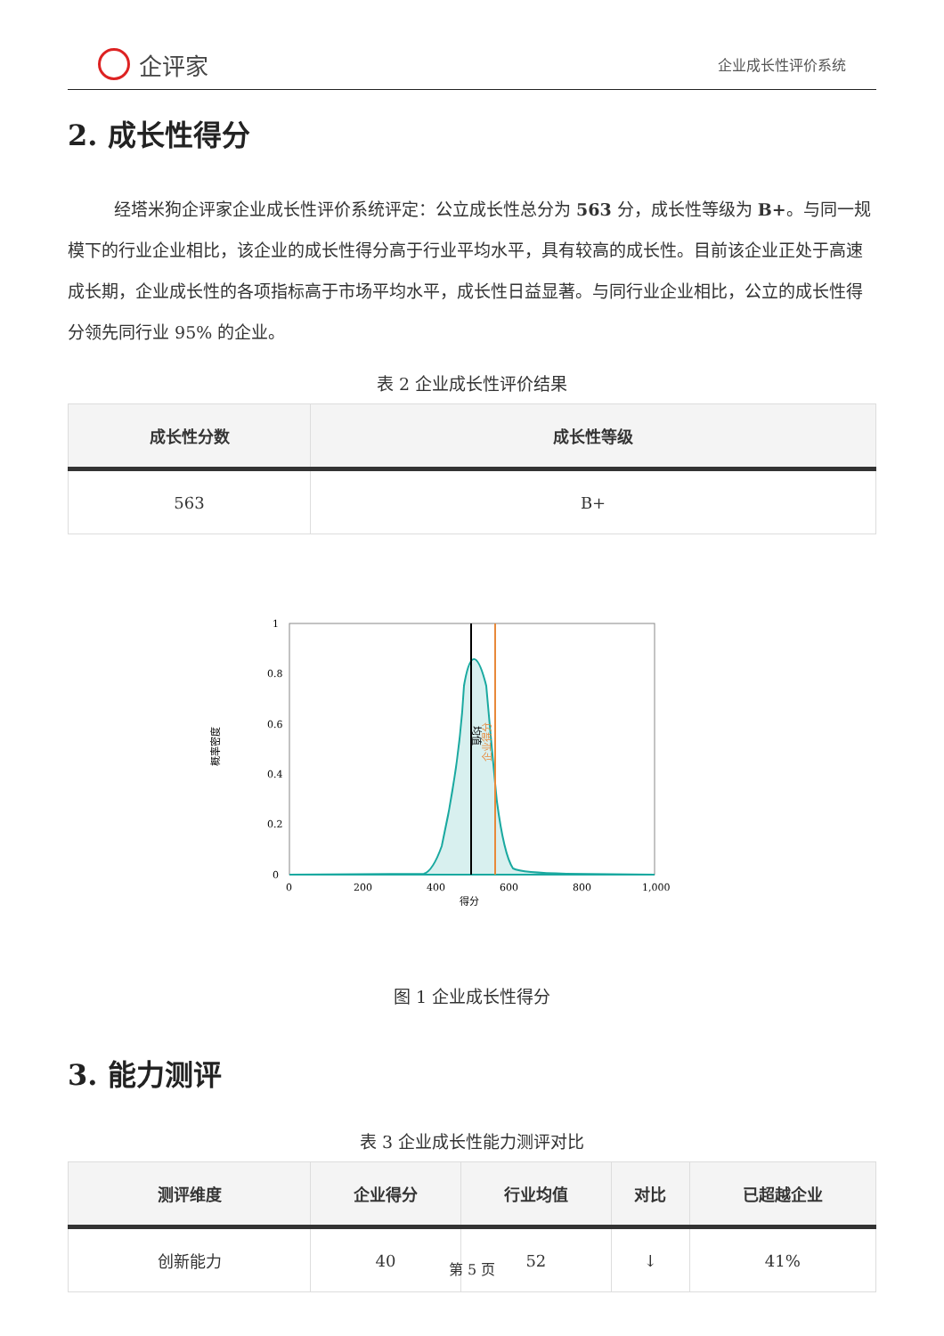企评家
企业成长性评价系统
2. 成长性得分
经塔米狗企评家企业成长性评价系统评定：公立成长性总分为 563 分，成长性等级为 B+。与同一规模下的行业企业相比，该企业的成长性得分高于行业平均水平，具有较高的成长性。目前该企业正处于高速成长期，企业成长性的各项指标高于市场平均水平，成长性日益显著。与同行业企业相比，公立的成长性得分领先同行业 95% 的企业。
表 2 企业成长性评价结果
| 成长性分数 | 成长性等级 |
| --- | --- |
| 563 | B+ |
1
0.8
0.6
0.4
0.2
0
0
200
400
600
800
1,000
得分
概率密度
均值
企业得分
图 1 企业成长性得分
3. 能力测评
表 3 企业成长性能力测评对比
| 测评维度 | 企业得分 | 行业均值 | 对比 | 已超越企业 |
| --- | --- | --- | --- | --- |
| 创新能力 | 40 | 52 | ↓ | 41% |
第 5 页